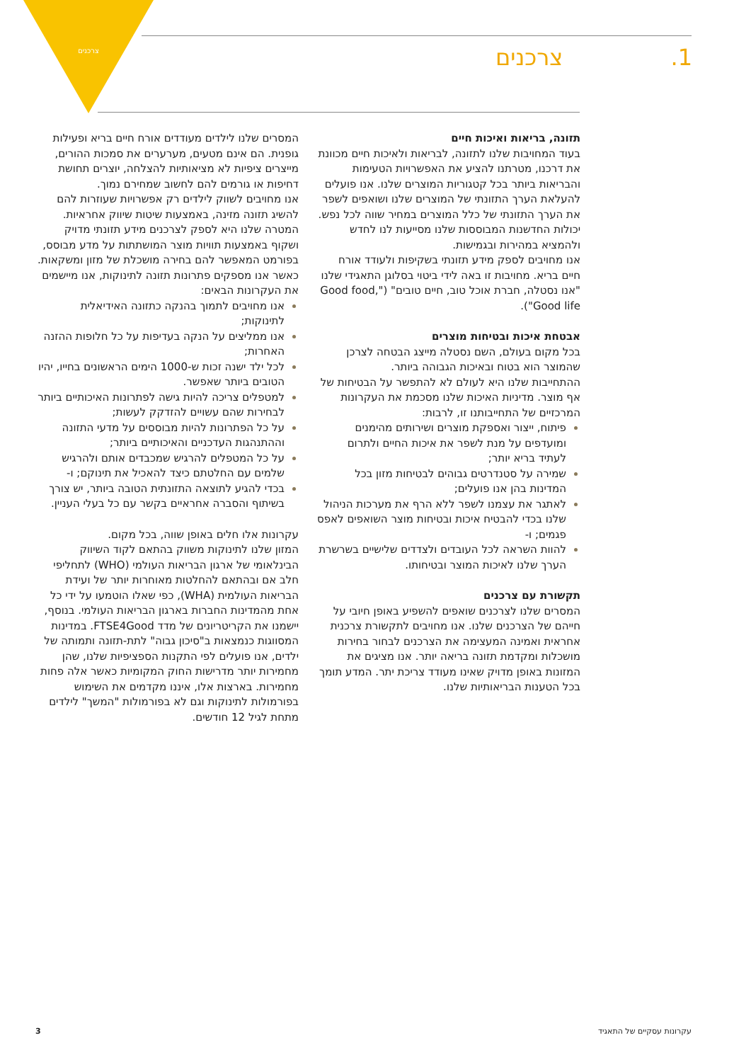צרכנים 1. צרכנים
תזונה, בריאות ואיכות חיים
בעוד המחויבות שלנו לתזונה, לבריאות ולאיכות חיים מכוונת את דרכנו, מטרתנו להציע את האפשרויות הטעימות והבריאות ביותר בכל קטגוריות המוצרים שלנו. אנו פועלים להעלאת הערך התזונתי של המוצרים שלנו ושואפים לשפר את הערך התזונתי של כלל המוצרים במחיר שווה לכל נפש. יכולות החדשנות המבוססות שלנו מסייעות לנו לחדש ולהמציא במהירות ובגמישות.
אנו מחויבים לספק מידע תזונתי בשקיפות ולעודד אורח חיים בריא. מחויבות זו באה לידי ביטוי בסלוגן התאגידי שלנו "אנו נסטלה, חברת אוכל טוב, חיים טובים" ("Good food, Good life").
אבטחת איכות ובטיחות מוצרים
בכל מקום בעולם, השם נסטלה מייצג הבטחה לצרכן שהמוצר הוא בטוח ובאיכות הגבוהה ביותר.
ההתחייבות שלנו היא לעולם לא להתפשר על הבטיחות של אף מוצר. מדיניות האיכות שלנו מסכמת את העקרונות המרכזיים של התחייבותנו זו, לרבות:
פיתוח, ייצור ואספקת מוצרים ושירותים מהימנים ומועדפים על מנת לשפר את איכות החיים ולתרום לעתיד בריא יותר;
שמירה על סטנדרטים גבוהים לבטיחות מזון בכל המדינות בהן אנו פועלים;
לאתגר את עצמנו לשפר ללא הרף את מערכות הניהול שלנו בכדי להבטיח איכות ובטיחות מוצר השואפים לאפס פגמים; ו-
להוות השראה לכל העובדים ולצדדים שלישיים בשרשרת הערך שלנו לאיכות המוצר ובטיחותו.
תקשורת עם צרכנים
המסרים שלנו לצרכנים שואפים להשפיע באופן חיובי על חייהם של הצרכנים שלנו. אנו מחויבים לתקשורת צרכנית אחראית ואמינה המעצימה את הצרכנים לבחור בחירות מושכלות ומקדמת תזונה בריאה יותר. אנו מציגים את המזונות באופן מדויק שאינו מעודד צריכת יתר. המדע תומך בכל הטענות הבריאותיות שלנו.
המסרים שלנו לילדים מעודדים אורח חיים בריא ופעילות גופנית. הם אינם מטעים, מערערים את סמכות ההורים, מייצרים ציפיות לא מציאותיות להצלחה, יוצרים תחושת דחיפות או גורמים להם לחשוב שמחירם נמוך.
אנו מחויבים לשווק לילדים רק אפשרויות שעוזרות להם להשיג תזונה מזינה, באמצעות שיטות שיווק אחראיות.
המטרה שלנו היא לספק לצרכנים מידע תזונתי מדויק ושקוף באמצעות תוויות מוצר המושתתות על מדע מבוסס, בפורמט המאפשר להם בחירה מושכלת של מזון ומשקאות.
כאשר אנו מספקים פתרונות תזונה לתינוקות, אנו מיישמים את העקרונות הבאים:
אנו מחויבים לתמוך בהנקה כתזונה האידיאלית לתינוקות;
אנו ממליצים על הנקה בעדיפות על כל חלופות ההזנה האחרות;
לכל ילד ישנה זכות ש-1000 הימים הראשונים בחייו, יהיו הטובים ביותר שאפשר.
למטפלים צריכה להיות גישה לפתרונות האיכותיים ביותר לבחירות שהם עשויים להזדקק לעשות;
על כל הפתרונות להיות מבוססים על מדעי התזונה וההתנהגות העדכניים והאיכותיים ביותר;
על כל המטפלים להרגיש שמכבדים אותם ולהרגיש שלמים עם החלטתם כיצד להאכיל את תינוקם; ו-
בכדי להגיע לתוצאה התזונתית הטובה ביותר, יש צורך בשיתוף והסברה אחראיים בקשר עם כל בעלי העניין.
עקרונות אלו חלים באופן שווה, בכל מקום.
המזון שלנו לתינוקות משווק בהתאם לקוד השיווק הבינלאומי של ארגון הבריאות העולמי (WHO) לתחליפי חלב אם ובהתאם להחלטות מאוחרות יותר של ועידת הבריאות העולמית (WHA), כפי שאלו הוטמעו על ידי כל אחת מהמדינות החברות בארגון הבריאות העולמי. בנוסף, יישמנו את הקריטריונים של מדד FTSE4Good. במדינות המסווגות כנמצאות ב"סיכון גבוה" לתת-תזונה ותמותה של ילדים, אנו פועלים לפי התקנות הספציפיות שלנו, שהן מחמירות יותר מדרישות החוק המקומיות כאשר אלה פחות מחמירות. בארצות אלו, איננו מקדמים את השימוש בפורמולות לתינוקות וגם לא בפורמולות "המשך" לילדים מתחת לגיל 12 חודשים.
3 עקרונות עסקיים של התאגיד